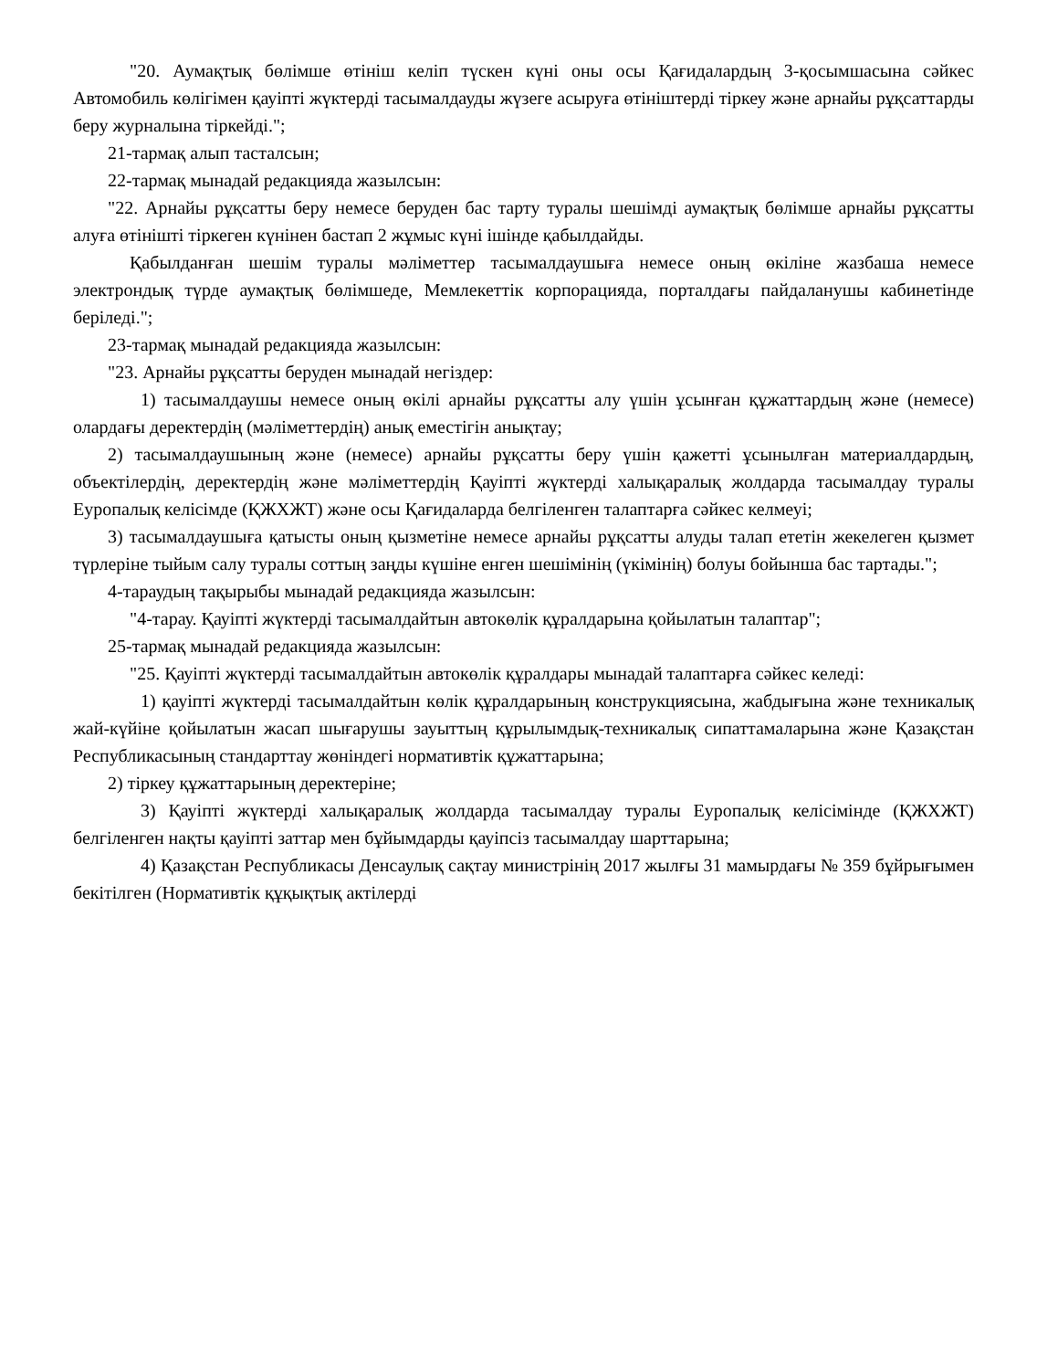"20. Аумақтық бөлімше өтініш келіп түскен күні оны осы Қағидалардың 3-қосымшасына сәйкес Автомобиль көлігімен қауіпті жүктерді тасымалдауды жүзеге асыруға өтініштерді тіркеу және арнайы рұқсаттарды беру журналына тіркейді.";
21-тармақ алып тасталсын;
22-тармақ мынадай редакцияда жазылсын:
"22. Арнайы рұқсатты беру немесе беруден бас тарту туралы шешімді аумақтық бөлімше арнайы рұқсатты алуға өтінішті тіркеген күнінен бастап 2 жұмыс күні ішінде қабылдайды.
Қабылданған шешім туралы мәліметтер тасымалдаушыға немесе оның өкіліне жазбаша немесе электрондық түрде аумақтық бөлімшеде, Мемлекеттік корпорацияда, порталдағы пайдаланушы кабинетінде беріледі.";
23-тармақ мынадай редакцияда жазылсын:
"23. Арнайы рұқсатты беруден мынадай негіздер:
1) тасымалдаушы немесе оның өкілі арнайы рұқсатты алу үшін ұсынған құжаттардың және (немесе) олардағы деректердің (мәліметтердің) анық еместігін анықтау;
2) тасымалдаушының және (немесе) арнайы рұқсатты беру үшін қажетті ұсынылған материалдардың, объектілердің, деректердің және мәліметтердің Қауіпті жүктерді халықаралық жолдарда тасымалдау туралы Еуропалық келісімде (ҚЖХЖТ) және осы Қағидаларда белгіленген талаптарға сәйкес келмеуі;
3) тасымалдаушыға қатысты оның қызметіне немесе арнайы рұқсатты алуды талап ететін жекелеген қызмет түрлеріне тыйым салу туралы соттың заңды күшіне енген шешімінің (үкімінің) болуы бойынша бас тартады.";
4-тараудың тақырыбы мынадай редакцияда жазылсын:
"4-тарау. Қауіпті жүктерді тасымалдайтын автокөлік құралдарына қойылатын талаптар";
25-тармақ мынадай редакцияда жазылсын:
"25. Қауіпті жүктерді тасымалдайтын автокөлік құралдары мынадай талаптарға сәйкес келеді:
1) қауіпті жүктерді тасымалдайтын көлік құралдарының конструкциясына, жабдығына және техникалық жай-күйіне қойылатын жасап шығарушы зауыттың құрылымдық-техникалық сипаттамаларына және Қазақстан Республикасының стандарттау жөніндегі нормативтік құжаттарына;
2) тіркеу құжаттарының деректеріне;
3) Қауіпті жүктерді халықаралық жолдарда тасымалдау туралы Еуропалық келісімінде (ҚЖХЖТ) белгіленген нақты қауіпті заттар мен бұйымдарды қауіпсіз тасымалдау шарттарына;
4) Қазақстан Республикасы Денсаулық сақтау министрінің 2017 жылғы 31 мамырдағы № 359 бұйрығымен бекітілген (Нормативтік құқықтық актілерді